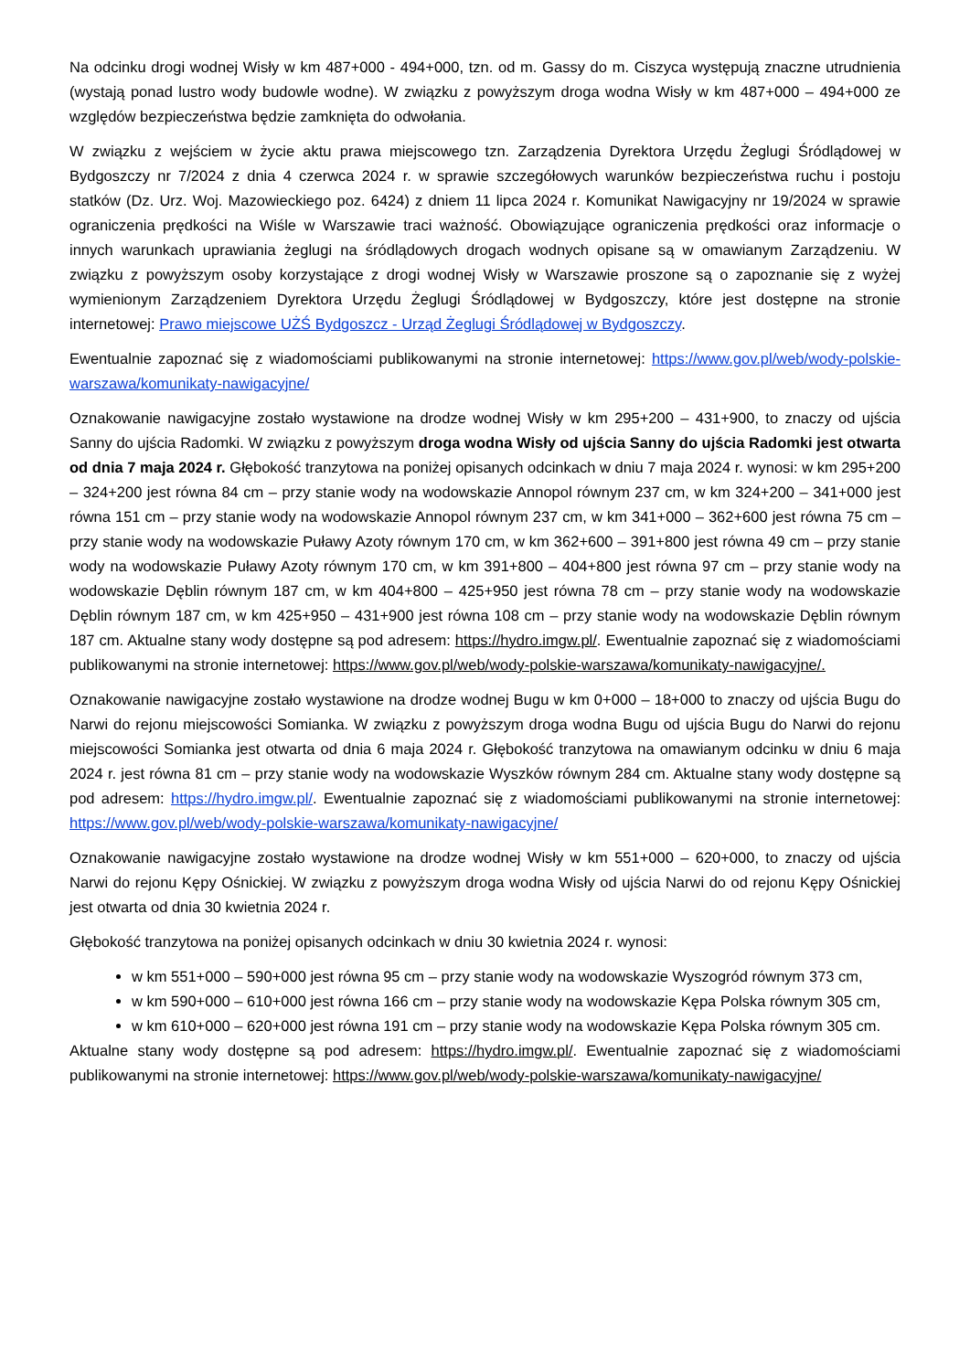Na odcinku drogi wodnej Wisły w km 487+000 - 494+000, tzn. od m. Gassy do m. Ciszyca występują znaczne utrudnienia (wystają ponad lustro wody budowle wodne). W związku z powyższym droga wodna Wisły w km 487+000 – 494+000 ze względów bezpieczeństwa będzie zamknięta do odwołania.
W związku z wejściem w życie aktu prawa miejscowego tzn. Zarządzenia Dyrektora Urzędu Żeglugi Śródlądowej w Bydgoszczy nr 7/2024 z dnia 4 czerwca 2024 r. w sprawie szczegółowych warunków bezpieczeństwa ruchu i postoju statków (Dz. Urz. Woj. Mazowieckiego poz. 6424) z dniem 11 lipca 2024 r. Komunikat Nawigacyjny nr 19/2024 w sprawie ograniczenia prędkości na Wiśle w Warszawie traci ważność. Obowiązujące ograniczenia prędkości oraz informacje o innych warunkach uprawiania żeglugi na śródlądowych drogach wodnych opisane są w omawianym Zarządzeniu. W związku z powyższym osoby korzystające z drogi wodnej Wisły w Warszawie proszone są o zapoznanie się z wyżej wymienionym Zarządzeniem Dyrektora Urzędu Żeglugi Śródlądowej w Bydgoszczy, które jest dostępne na stronie internetowej: Prawo miejscowe UŻŚ Bydgoszcz - Urząd Żeglugi Śródlądowej w Bydgoszczy.
Ewentualnie zapoznać się z wiadomościami publikowanymi na stronie internetowej: https://www.gov.pl/web/wody-polskie-warszawa/komunikaty-nawigacyjne/
Oznakowanie nawigacyjne zostało wystawione na drodze wodnej Wisły w km 295+200 – 431+900, to znaczy od ujścia Sanny do ujścia Radomki. W związku z powyższym droga wodna Wisły od ujścia Sanny do ujścia Radomki jest otwarta od dnia 7 maja 2024 r. Głębokość tranzytowa na poniżej opisanych odcinkach w dniu 7 maja 2024 r. wynosi: w km 295+200 – 324+200 jest równa 84 cm – przy stanie wody na wodowskazie Annopol równym 237 cm, w km 324+200 – 341+000 jest równa 151 cm – przy stanie wody na wodowskazie Annopol równym 237 cm, w km 341+000 – 362+600 jest równa 75 cm – przy stanie wody na wodowskazie Puławy Azoty równym 170 cm, w km 362+600 – 391+800 jest równa 49 cm – przy stanie wody na wodowskazie Puławy Azoty równym 170 cm, w km 391+800 – 404+800 jest równa 97 cm – przy stanie wody na wodowskazie Dęblin równym 187 cm, w km 404+800 – 425+950 jest równa 78 cm – przy stanie wody na wodowskazie Dęblin równym 187 cm, w km 425+950 – 431+900 jest równa 108 cm – przy stanie wody na wodowskazie Dęblin równym 187 cm. Aktualne stany wody dostępne są pod adresem: https://hydro.imgw.pl/. Ewentualnie zapoznać się z wiadomościami publikowanymi na stronie internetowej: https://www.gov.pl/web/wody-polskie-warszawa/komunikaty-nawigacyjne/.
Oznakowanie nawigacyjne zostało wystawione na drodze wodnej Bugu w km 0+000 – 18+000 to znaczy od ujścia Bugu do Narwi do rejonu miejscowości Somianka. W związku z powyższym droga wodna Bugu od ujścia Bugu do Narwi do rejonu miejscowości Somianka jest otwarta od dnia 6 maja 2024 r. Głębokość tranzytowa na omawianym odcinku w dniu 6 maja 2024 r. jest równa 81 cm – przy stanie wody na wodowskazie Wyszków równym 284 cm. Aktualne stany wody dostępne są pod adresem: https://hydro.imgw.pl/. Ewentualnie zapoznać się z wiadomościami publikowanymi na stronie internetowej: https://www.gov.pl/web/wody-polskie-warszawa/komunikaty-nawigacyjne/
Oznakowanie nawigacyjne zostało wystawione na drodze wodnej Wisły w km 551+000 – 620+000, to znaczy od ujścia Narwi do rejonu Kępy Ośnickiej. W związku z powyższym droga wodna Wisły od ujścia Narwi do od rejonu Kępy Ośnickiej jest otwarta od dnia 30 kwietnia 2024 r.
Głębokość tranzytowa na poniżej opisanych odcinkach w dniu 30 kwietnia 2024 r. wynosi:
w km 551+000 – 590+000 jest równa 95 cm – przy stanie wody na wodowskazie Wyszogród równym 373 cm,
w km 590+000 – 610+000 jest równa 166 cm – przy stanie wody na wodowskazie Kępa Polska równym 305 cm,
w km 610+000 – 620+000 jest równa 191 cm – przy stanie wody na wodowskazie Kępa Polska równym 305 cm.
Aktualne stany wody dostępne są pod adresem: https://hydro.imgw.pl/. Ewentualnie zapoznać się z wiadomościami publikowanymi na stronie internetowej: https://www.gov.pl/web/wody-polskie-warszawa/komunikaty-nawigacyjne/